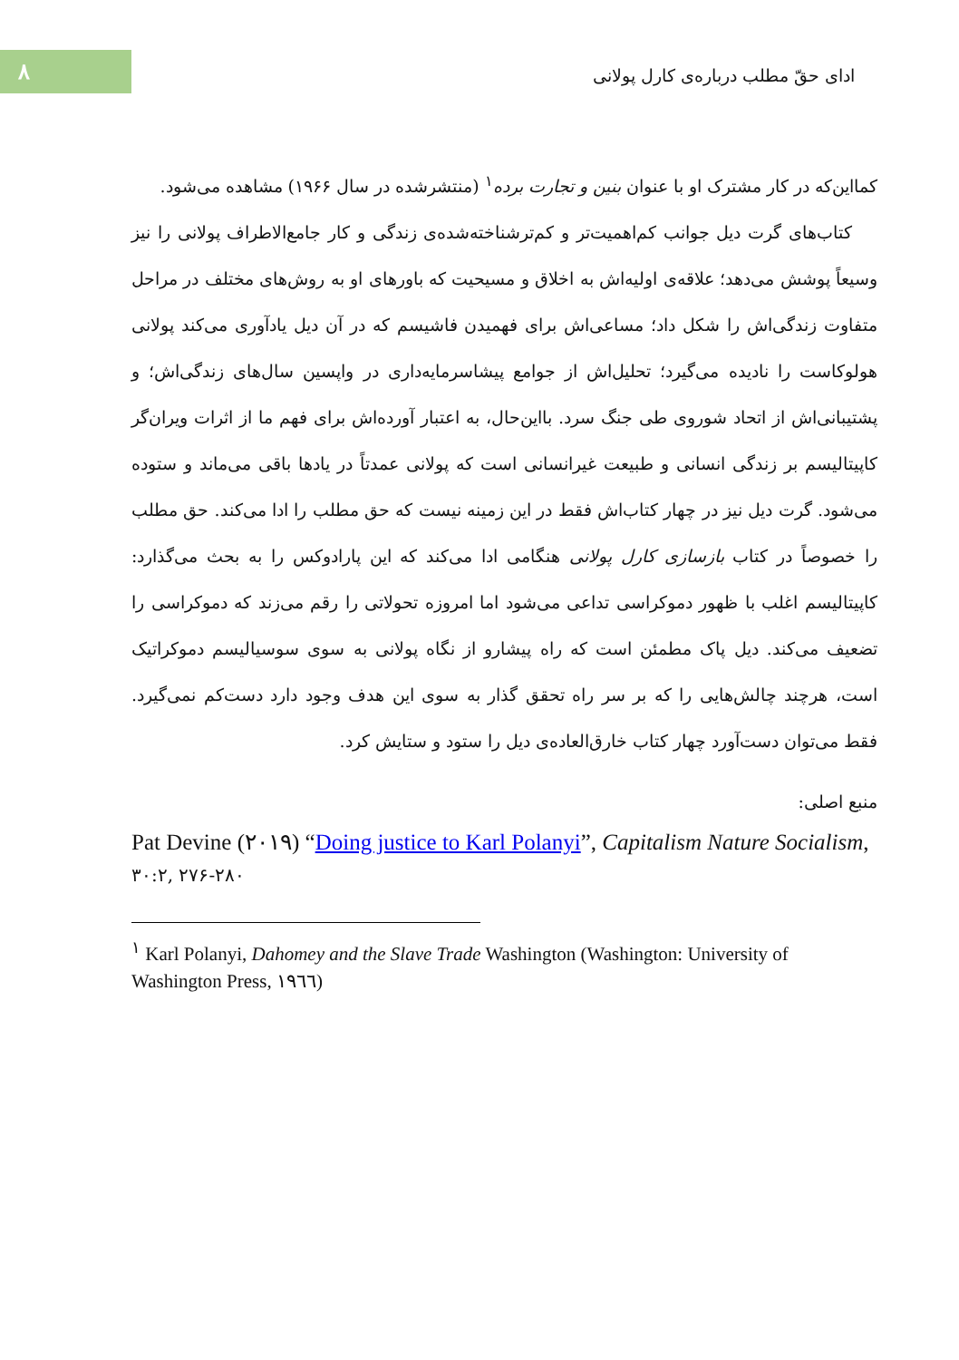۸
ادای حقّ مطلب درباره‌ی کارل پولانی
کمااین‌که در کار مشترک او با عنوان بنین و تجارت برده<sup>۱</sup> (منتشرشده در سال ۱۹۶۶) مشاهده می‌شود.
کتاب‌های گرت دیل جوانب کم‌اهمیت‌تر و کم‌ترشناخته‌شده‌ی زندگی و کار جامع‌الاطراف پولانی را نیز وسیعاً پوشش می‌دهد؛ علاقه‌ی اولیه‌اش به اخلاق و مسیحیت که باورهای او به روش‌های مختلف در مراحل متفاوت زندگی‌اش را شکل داد؛ مساعی‌اش برای فهمیدن فاشیسم که در آن دیل یادآوری می‌کند پولانی هولوکاست را نادیده می‌گیرد؛ تحلیل‌اش از جوامع پیشاسرمایه‌داری در واپسین سال‌های زندگی‌اش؛ و پشتیبانی‌اش از اتحاد شوروی طی جنگ سرد. بااین‌حال، به اعتبار آورده‌اش برای فهم ما از اثرات ویران‌گر کاپیتالیسم بر زندگی انسانی و طبیعت غیرانسانی است که پولانی عمدتاً در یادها باقی می‌ماند و ستوده می‌شود. گرت دیل نیز در چهار کتاب‌اش فقط در این زمینه نیست که حق مطلب را ادا می‌کند. حق مطلب را خصوصاً در کتاب بازسازی کارل پولانی هنگامی ادا می‌کند که این پارادوکس را به بحث می‌گذارد: کاپیتالیسم اغلب با ظهور دموکراسی تداعی می‌شود اما امروزه تحولاتی را رقم می‌زند که دموکراسی را تضعیف می‌کند. دیل پاک مطمئن است که راه پیشارو از نگاه پولانی به سوی سوسیالیسم دموکراتیک است، هرچند چالش‌هایی را که بر سر راه تحقق گذار به سوی این هدف وجود دارد دست‌کم نمی‌گیرد. فقط می‌توان دست‌آورد چهار کتاب خارق‌العاده‌ی دیل را ستود و ستایش کرد.
منبع اصلی:
Pat Devine (۲۰۱۹) “Doing justice to Karl Polanyi”, Capitalism Nature Socialism,
۳۰:۲, ۲۷۶-۲۸۰
<sup>۱</sup> Karl Polanyi, Dahomey and the Slave Trade Washington (Washington: University of Washington Press, ۱۹٦٦)